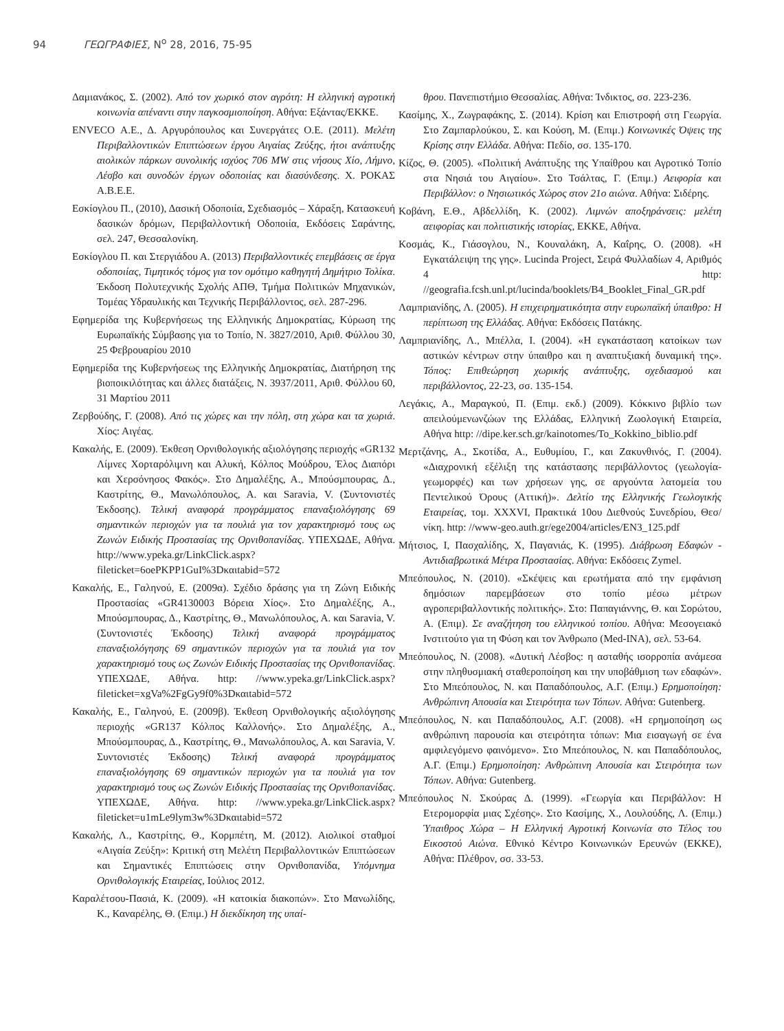94 ΓΕΩΓΡΑΦΙΕΣ, Ν<sup>ο</sup> 28, 2016, 75-95
Δαμιανάκος, Σ. (2002). Από τον χωρικό στον αγρότη: Η ελληνική αγροτική κοινωνία απέναντι στην παγκοσμιοποίηση. Αθήνα: Εξάντας/ΕΚΚΕ.
ENVECO Α.Ε., Δ. Αργυρόπουλος και Συνεργάτες Ο.Ε. (2011). Μελέτη Περιβαλλοντικών Επιπτώσεων έργου Αιγαίας Ζεύξης, ήτοι ανάπτυξης αιολικών πάρκων συνολικής ισχύος 706 MW στις νήσους Χίο, Λήμνο, Λέσβο και συνοδών έργων οδοποιίας και διασύνδεσης. Χ. ΡΟΚΑΣ Α.Β.Ε.Ε.
Εσκίογλου Π., (2010), Δασική Οδοποιία, Σχεδιασμός – Χάραξη, Κατασκευή δασικών δρόμων, Περιβαλλοντική Οδοποιία, Εκδόσεις Σαράντης, σελ. 247, Θεσσαλονίκη.
Εσκίογλου Π. και Στεργιάδου Α. (2013) Περιβαλλοντικές επεμβάσεις σε έργα οδοποιίας, Τιμητικός τόμος για τον ομότιμο καθηγητή Δημήτριο Τολίκα. Έκδοση Πολυτεχνικής Σχολής ΑΠΘ, Τμήμα Πολιτικών Μηχανικών, Τομέας Υδραυλικής και Τεχνικής Περιβάλλοντος, σελ. 287-296.
Εφημερίδα της Κυβερνήσεως της Ελληνικής Δημοκρατίας, Κύρωση της Ευρωπαϊκής Σύμβασης για το Τοπίο, Ν. 3827/2010, Αριθ. Φύλλου 30, 25 Φεβρουαρίου 2010
Εφημερίδα της Κυβερνήσεως της Ελληνικής Δημοκρατίας, Διατήρηση της βιοποικιλότητας και άλλες διατάξεις, Ν. 3937/2011, Αριθ. Φύλλου 60, 31 Μαρτίου 2011
Ζερβούδης, Γ. (2008). Από τις χώρες και την πόλη, στη χώρα και τα χωριά. Χίος: Αιγέας.
Κακαλής, Ε. (2009). Έκθεση Ορνιθολογικής αξιολόγησης περιοχής «GR132 Λίμνες Χορταρόλιμνη και Αλυκή, Κόλπος Μούδρου, Έλος Διαπόρι και Χερσόνησος Φακός». Στο Δημαλέξης, Α., Μπούσμπουρας, Δ., Καστρίτης, Θ., Μανωλόπουλος, Α. και Saravia, V. (Συντονιστές Έκδοσης). Τελική αναφορά προγράμματος επαναξιολόγησης 69 σημαντικών περιοχών για τα πουλιά για τον χαρακτηρισμό τους ως Ζωνών Ειδικής Προστασίας της Ορνιθοπανίδας. ΥΠΕΧΩΔΕ, Αθήνα. http://www.ypeka.gr/LinkClick.aspx?fileticket=6oePKPP1GuI%3Dκαιtabid=572
Κακαλής, Ε., Γαληνού, Ε. (2009α). Σχέδιο δράσης για τη Ζώνη Ειδικής Προστασίας «GR4130003 Βόρεια Χίος». Στο Δημαλέξης, Α., Μπούσμπουρας, Δ., Καστρίτης, Θ., Μανωλόπουλος, Α. και Saravia, V. (Συντονιστές Έκδοσης) Τελική αναφορά προγράμματος επαναξιολόγησης 69 σημαντικών περιοχών για τα πουλιά για τον χαρακτηρισμό τους ως Ζωνών Ειδικής Προστασίας της Ορνιθοπανίδας. ΥΠΕΧΩΔΕ, Αθήνα. http: //www.ypeka.gr/LinkClick.aspx?fileticket=xgVa%2FgGy9f0%3Dκαιtabid=572
Κακαλής, Ε., Γαληνού, Ε. (2009β). Έκθεση Ορνιθολογικής αξιολόγησης περιοχής «GR137 Κόλπος Καλλονής». Στο Δημαλέξης, Α., Μπούσμπουρας, Δ., Καστρίτης, Θ., Μανωλόπουλος, Α. και Saravia, V. Συντονιστές Έκδοσης) Τελική αναφορά προγράμματος επαναξιολόγησης 69 σημαντικών περιοχών για τα πουλιά για τον χαρακτηρισμό τους ως Ζωνών Ειδικής Προστασίας της Ορνιθοπανίδας. ΥΠΕΧΩΔΕ, Αθήνα. http: //www.ypeka.gr/LinkClick.aspx?fileticket=u1mLe9lym3w%3Dκαιtabid=572
Κακαλής, Λ., Καστρίτης, Θ., Κορμπέτη, Μ. (2012). Αιολικοί σταθμοί «Αιγαία Ζεύξη»: Κριτική στη Μελέτη Περιβαλλοντικών Επιπτώσεων και Σημαντικές Επιπτώσεις στην Ορνιθοπανίδα, Υπόμνημα Ορνιθολογικής Εταιρείας, Ιούλιος 2012.
Καραλέτσου-Πασιά, Κ. (2009). «Η κατοικία διακοπών». Στο Μανωλίδης, Κ., Καναρέλης, Θ. (Επιμ.) Η διεκδίκηση της υπαί-
θρου. Πανεπιστήμιο Θεσσαλίας. Αθήνα: Ίνδικτος, σσ. 223-236.
Κασίμης, Χ., Ζωγραφάκης, Σ. (2014). Κρίση και Επιστροφή στη Γεωργία. Στο Ζαμπαρλούκου, Σ. και Κούση, Μ. (Επιμ.) Κοινωνικές Όψεις της Κρίσης στην Ελλάδα. Αθήνα: Πεδίο, σσ. 135-170.
Κίζος, Θ. (2005). «Πολιτική Ανάπτυξης της Υπαίθρου και Αγροτικό Τοπίο στα Νησιά του Αιγαίου». Στο Τσάλτας, Γ. (Επιμ.) Αειφορία και Περιβάλλον: ο Νησιωτικός Χώρος στον 21ο αιώνα. Αθήνα: Σιδέρης.
Κοβάνη, Ε.Θ., Αβδελλίδη, Κ. (2002). Λιμνών αποξηράνσεις: μελέτη αειφορίας και πολιτιστικής ιστορίας, ΕΚΚΕ, Αθήνα.
Κοσμάς, Κ., Γιάσογλου, Ν., Κουναλάκη, Α, Καΐρης, Ο. (2008). «Η Εγκατάλειψη της γης». Lucinda Project, Σειρά Φυλλαδίων 4, Αριθμός 4 http: //geografia.fcsh.unl.pt/lucinda/booklets/B4_Booklet_Final_GR.pdf
Λαμπριανίδης, Λ. (2005). Η επιχειρηματικότητα στην ευρωπαϊκή ύπαιθρο: Η περίπτωση της Ελλάδας. Αθήνα: Εκδόσεις Πατάκης.
Λαμπριανίδης, Λ., Μπέλλα, Ι. (2004). «Η εγκατάσταση κατοίκων των αστικών κέντρων στην ύπαιθρο και η αναπτυξιακή δυναμική της». Τόπος: Επιθεώρηση χωρικής ανάπτυξης, σχεδιασμού και περιβάλλοντος, 22-23, σσ. 135-154.
Λεγάκις, Α., Μαραγκού, Π. (Επιμ. εκδ.) (2009). Κόκκινο βιβλίο των απειλούμενωνζώων της Ελλάδας, Ελληνική Ζωολογική Εταιρεία, Αθήνα http: //dipe.ker.sch.gr/kainotomes/To_Kokkino_biblio.pdf
Μερτζάνης, Α., Σκοτίδα, Α., Ευθυμίου, Γ., και Ζακυνθινός, Γ. (2004). «Διαχρονική εξέλιξη της κατάστασης περιβάλλοντος (γεωλογία-γεωμορφές) και των χρήσεων γης, σε αργούντα λατομεία του Πεντελικού Όρους (Αττική)». Δελτίο της Ελληνικής Γεωλογικής Εταιρείας, τομ. XXXVI, Πρακτικά 10ου Διεθνούς Συνεδρίου, Θεσ/νίκη. http: //www-geo.auth.gr/ege2004/articles/EN3_125.pdf
Μήτσιος, Ι, Πασχαλίδης, Χ, Παγανιάς, Κ. (1995). Διάβρωση Εδαφών - Αντιδιαβρωτικά Μέτρα Προστασίας. Αθήνα: Εκδόσεις Zymel.
Μπεόπουλος, Ν. (2010). «Σκέψεις και ερωτήματα από την εμφάνιση δημόσιων παρεμβάσεων στο τοπίο μέσω μέτρων αγροπεριβαλλοντικής πολιτικής». Στο: Παπαγιάννης, Θ. και Σορώτου, Α. (Επιμ). Σε αναζήτηση του ελληνικού τοπίου. Αθήνα: Μεσογειακό Ινστιτούτο για τη Φύση και τον Άνθρωπο (Med-INA), σελ. 53-64.
Μπεόπουλος, Ν. (2008). «Δυτική Λέσβος: η ασταθής ισορροπία ανάμεσα στην πληθυσμιακή σταθεροποίηση και την υποβάθμιση των εδαφών». Στο Μπεόπουλος, Ν. και Παπαδόπουλος, Α.Γ. (Επιμ.) Ερημοποίηση: Ανθρώπινη Απουσία και Στειρότητα των Τόπων. Αθήνα: Gutenberg.
Μπεόπουλος, Ν. και Παπαδόπουλος, Α.Γ. (2008). «Η ερημοποίηση ως ανθρώπινη παρουσία και στειρότητα τόπων: Μια εισαγωγή σε ένα αμφιλεγόμενο φαινόμενο». Στο Μπεόπουλος, Ν. και Παπαδόπουλος, Α.Γ. (Επιμ.) Ερημοποίηση: Ανθρώπινη Απουσία και Στειρότητα των Τόπων. Αθήνα: Gutenberg.
Μπεόπουλος Ν. Σκούρας Δ. (1999). «Γεωργία και Περιβάλλον: Η Ετερομορφία μιας Σχέσης». Στο Κασίμης, Χ., Λουλούδης, Λ. (Επιμ.) Ύπαιθρος Χώρα – Η Ελληνική Αγροτική Κοινωνία στο Τέλος του Εικοστού Αιώνα. Εθνικό Κέντρο Κοινωνικών Ερευνών (ΕΚΚΕ), Αθήνα: Πλέθρον, σσ. 33-53.